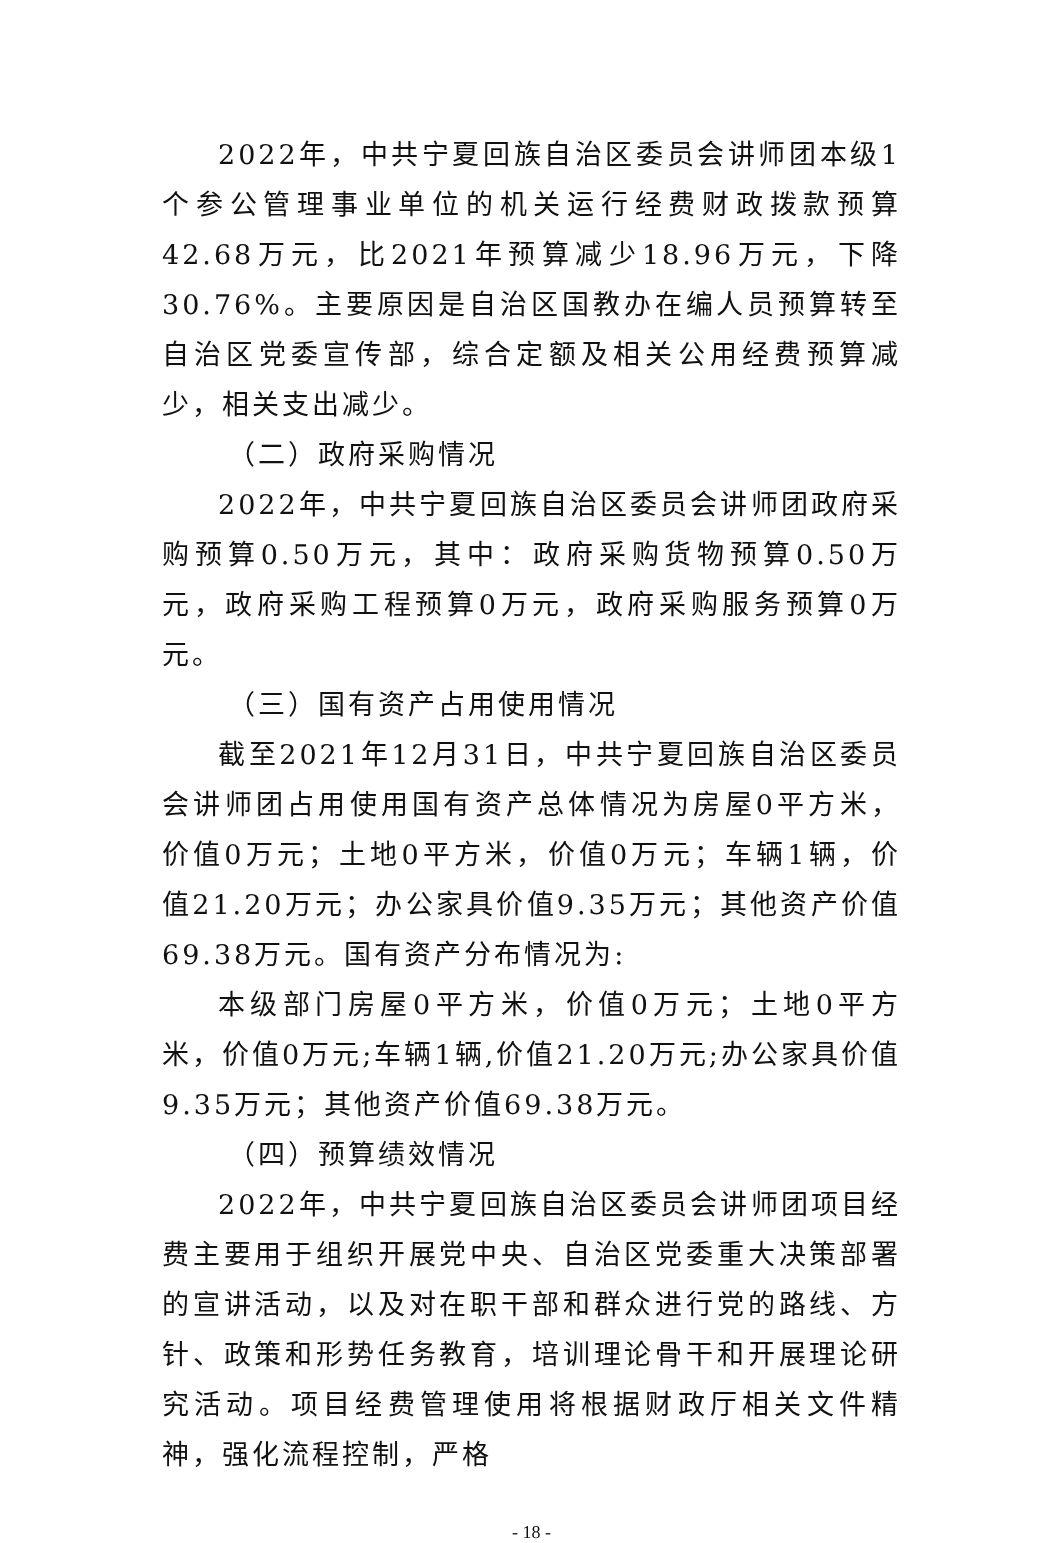2022年，中共宁夏回族自治区委员会讲师团本级1个参公管理事业单位的机关运行经费财政拨款预算42.68万元，比2021年预算减少18.96万元，下降30.76%。主要原因是自治区国教办在编人员预算转至自治区党委宣传部，综合定额及相关公用经费预算减少，相关支出减少。
（二）政府采购情况
2022年，中共宁夏回族自治区委员会讲师团政府采购预算0.50万元，其中：政府采购货物预算0.50万元，政府采购工程预算0万元，政府采购服务预算0万元。
（三）国有资产占用使用情况
截至2021年12月31日，中共宁夏回族自治区委员会讲师团占用使用国有资产总体情况为房屋0平方米，价值0万元；土地0平方米，价值0万元；车辆1辆，价值21.20万元；办公家具价值9.35万元；其他资产价值69.38万元。国有资产分布情况为:
本级部门房屋0平方米，价值0万元；土地0平方米，价值0万元;车辆1辆,价值21.20万元;办公家具价值9.35万元；其他资产价值69.38万元。
（四）预算绩效情况
2022年，中共宁夏回族自治区委员会讲师团项目经费主要用于组织开展党中央、自治区党委重大决策部署的宣讲活动，以及对在职干部和群众进行党的路线、方针、政策和形势任务教育，培训理论骨干和开展理论研究活动。项目经费管理使用将根据财政厅相关文件精神，强化流程控制，严格
- 18 -